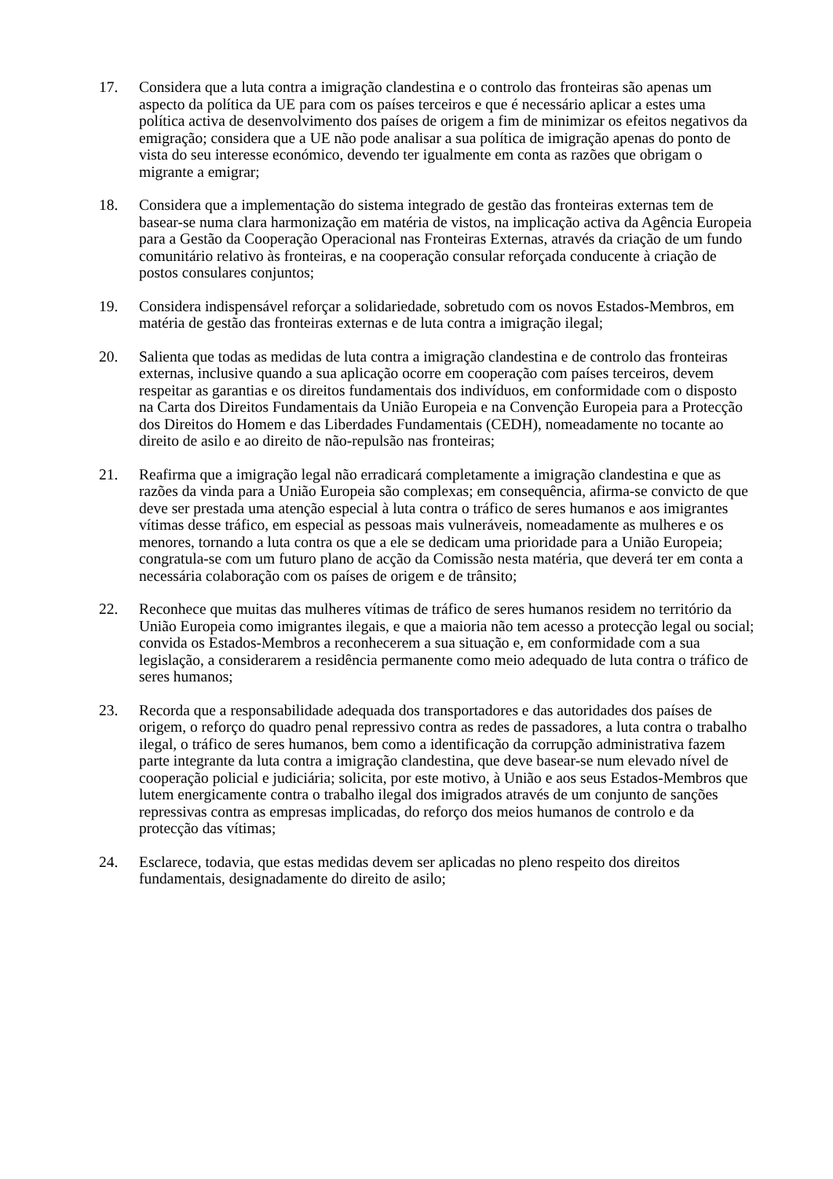17. Considera que a luta contra a imigração clandestina e o controlo das fronteiras são apenas um aspecto da política da UE para com os países terceiros e que é necessário aplicar a estes uma política activa de desenvolvimento dos países de origem a fim de minimizar os efeitos negativos da emigração; considera que a UE não pode analisar a sua política de imigração apenas do ponto de vista do seu interesse económico, devendo ter igualmente em conta as razões que obrigam o migrante a emigrar;
18. Considera que a implementação do sistema integrado de gestão das fronteiras externas tem de basear-se numa clara harmonização em matéria de vistos, na implicação activa da Agência Europeia para a Gestão da Cooperação Operacional nas Fronteiras Externas, através da criação de um fundo comunitário relativo às fronteiras, e na cooperação consular reforçada conducente à criação de postos consulares conjuntos;
19. Considera indispensável reforçar a solidariedade, sobretudo com os novos Estados-Membros, em matéria de gestão das fronteiras externas e de luta contra a imigração ilegal;
20. Salienta que todas as medidas de luta contra a imigração clandestina e de controlo das fronteiras externas, inclusive quando a sua aplicação ocorre em cooperação com países terceiros, devem respeitar as garantias e os direitos fundamentais dos indivíduos, em conformidade com o disposto na Carta dos Direitos Fundamentais da União Europeia e na Convenção Europeia para a Protecção dos Direitos do Homem e das Liberdades Fundamentais (CEDH), nomeadamente no tocante ao direito de asilo e ao direito de não-repulsão nas fronteiras;
21. Reafirma que a imigração legal não erradicará completamente a imigração clandestina e que as razões da vinda para a União Europeia são complexas; em consequência, afirma-se convicto de que deve ser prestada uma atenção especial à luta contra o tráfico de seres humanos e aos imigrantes vítimas desse tráfico, em especial as pessoas mais vulneráveis, nomeadamente as mulheres e os menores, tornando a luta contra os que a ele se dedicam uma prioridade para a União Europeia; congratula-se com um futuro plano de acção da Comissão nesta matéria, que deverá ter em conta a necessária colaboração com os países de origem e de trânsito;
22. Reconhece que muitas das mulheres vítimas de tráfico de seres humanos residem no território da União Europeia como imigrantes ilegais, e que a maioria não tem acesso a protecção legal ou social; convida os Estados-Membros a reconhecerem a sua situação e, em conformidade com a sua legislação, a considerarem a residência permanente como meio adequado de luta contra o tráfico de seres humanos;
23. Recorda que a responsabilidade adequada dos transportadores e das autoridades dos países de origem, o reforço do quadro penal repressivo contra as redes de passadores, a luta contra o trabalho ilegal, o tráfico de seres humanos, bem como a identificação da corrupção administrativa fazem parte integrante da luta contra a imigração clandestina, que deve basear-se num elevado nível de cooperação policial e judiciária; solicita, por este motivo, à União e aos seus Estados-Membros que lutem energicamente contra o trabalho ilegal dos imigrados através de um conjunto de sanções repressivas contra as empresas implicadas, do reforço dos meios humanos de controlo e da protecção das vítimas;
24. Esclarece, todavia, que estas medidas devem ser aplicadas no pleno respeito dos direitos fundamentais, designadamente do direito de asilo;